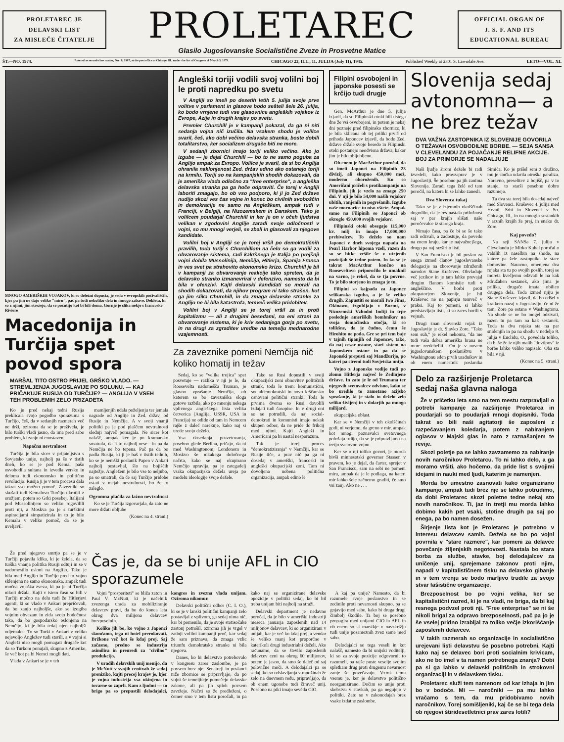PROLETAREC JE
DELAVSKI LIST
ZA MISLEČE ČITATELJE
PROLETAREC
Glasilo Jugoslovanske Socialistične Zveze in Prosvetne Matice
OFFICIAL ORGAN OF
J. S. F. AND ITS
EDUCATIONAL BUREAU
ŠT.—NO. 1974. Entered as second-class matter, Dec. 6, 1907, at the post office at Chicago, Ill., under the Act of Congress of March 3, 1879. CHICAGO 23, ILL., 11. JULIJA (July 11), 1945. Published Weekly at 2301 S. Lawndale Ave. LETO—VOL. XL
MNOGO AMERIŠKIH VOJAKOV, ki so deležni dopusta, je seda v evropskih počivališčih, kjer pa jim ne dajo veliko "miru", pač pa tudi nekoliko dela in mnogo zabave. Dekleta, ki so z njimi, jim strežejo, da se počutijo kot bi bili doma. Gornje je slika nekje s francoske Riviere
Macedonija in Turčija spet povod spora
MARŠAL TITO OSTRO PRIJEL GRŠKO VLADO. — STREMLJENJA JUGOSLAVIJE PO SOLUNU. — KAJ PRIČAKUJE RUSIJA OD TURČIJE? — ANGLIJA V VSEH TEH PROBLEMIH ZELO PRIZADETA
Ko je pred nekaj tedni Rusija preklicala svojo pogodbo sporazuma s Turčijo, češ, da v sedanjih razmerah več ne drži, oziroma da se je preživela, je bilo turški vladi jasno, da ima pred sabo problem, ki zanjo ni enostaven.
Napačna nevtralnost
Turčija je bila sicer v prijateljstvu s Sovjetsko unijo, najbolj pa še v tistih dneh, ko se je pod Kemal pašo osvobodila sultana in izvedla versko in deloma tudi ekonomsko in politično revolucijo. Rusija ji je v tem procesu dala takrat vso možno pomoč. Zavezniki so skušali tudi Kemalovo Turčijo ukrotiti z orožjem, potem so Grki posebej. Italijani pod Mussolinijem so veliko rogovilili proti nji, a Moskva pa je s turškimi aspiracijami simpatizirala in to je bilo Kemalu v veliko pomoč, da se je uveljavil.
mamljenjih udala poželjenju ter jemala nagrade od Anglije in Zed. držav, od Rusije in Nemčije. A v svoji vnanji politiki pa je pod plaščem nevtralnosti slednji največ pomagala. Ne sicer kot nalašč, ampak ker je po kramarsko smatrala, da ji to najbolj nese—in pa da Nemčija ne bo tepena. Pač pa da bo padla Rusija, ki ji je baš v tistih tednih, ko se je nemški poslanik Papen v Ankari najbolj postavljal, šlo na bojiščih najtežje. Angležem je bilo vse to neljubo, pa so smatrali, da če saj Turčijo pridobe ostati v mejah nevtralnosti, bo že to zaleglo.
Ogromna plačila za lažno nevtralnost
Ko se je Turčija izgovarjala, da zato ne more držati obljube
(Konec na 4. strani.)
Angleški toriji vodili svoj volilni boj le proti napredku po svetu
V Angliji so imeli po desetih letih 5. julija svoje prve volitve v parlament in glasove bodo sešteli šele 26. julija, ko bodo vrnjene tudi vse glasovnice angleških vojakov iz Evrope, Azije in drugih krajev po svetu.
Premier Churchill je v kampanji pokazal, da ga ni niti sedanja vojna nič izučila. Na vsakem shodu je volilce svaril, češ, ako dobi večino delavska stranka, boste dobili totalitarstvo, ker socializem drugače biti ne more.
V sedanji zbornici imajo toriji veliko večino. Ako jo izgube — je dejal Churchill — bo to ne samo poguba za Anglijo ampak za Evropo. Volilce je svaril, da si bo Anglija ohranila naklonjenost Zed. držav edino ako ostanejo toriji na krmilu. Toriji so na kampanjskih shodih dokazovali, da je ameriška vlada odločno za "free enterprise", a angleška delavska stranka pa ga hoče odpraviti. Če torej v Angliji laboriti zmagajo, bo ob vso podporo, ki ji jo Zed države nudijo skozi ves čas vojne in konec bo civilnih svoboščin in demokracije ne samo na Angleškem, ampak tudi v Franciji, v Belgiji, na Nizozemskem in Danskem. Tako je volilcem poudarjal Churchill in ker je on v očeh ljudstva velikan v zgodovini Anglije zaradi svoje odločnosti v vojni, so mu mnogi verjeli, se zbali in glasovali za njegove kandidate.
Volilni boj v Angliji se je torej vršil po demokratičnih pravilih, toda toriji s Churchillom na čelu so ga vodili za obvarovanje sistema, radi kakršnega je Italija po prejšnji vojni dobila Mussolinija, Nemčija, Hitlerja, Španija Franca in ves svet pa strahovito ekonomsko krizo. Churchill je bil v kampanji za obvarovanje reakcije tako spreten, da je delavsko stranko izmanevriral v defenzivo, namesto da bi bila v ofenzivi. Kajti delavski kandidati so morali na shodih dokazovati, da njihov program ni tako strašen, kot ga jim slika Churchill, in da zmaga delavske stranke za Anglijo ne bi bila katastrofa, temveč velika pridobitev.
Volilni boj v Angliji se je torej vršil za in proti kapitalizmu — ali z drugimi besedami, na eni strani za obvarovanje sistema, ki je kriv sedanjega gorja po svetu, in na drugi za zgraditev uredbe na temelju mednarodne vzajemnosti.
Za zaveznike pomeni Nemčija nič koliko homatij in težav
Sedaj, ko se "velika trojica" spet posvetuje — razlika v nji je le, da Roosevelta nadomešča Truman, je glavno vprašanje Nemčija, ob katerem se bo zavezniška sloga gotovo razbila, ako po mnenju nekega vplivnega angleškega lista velika četvorica (Anglija, USSR, USA in Francija) ne odide od tam in Nemcem rajše z daleč narekuje, kako naj si urede svojo deželo.
Vsa dosedanja posvetovanja, posebno glede Berlina, pričajo, da ni med Washingtonom, Londonom in Moskvo še nikakega določnega načrta, kako se naj okupirano Nemčijo upravlja, pa je zategadelj vsaka okupacijska dežela ureja po modelu ideologije svoje dežele.
Tako so Rusi dopustili v svoji okupacijski zoni obnovitev političnih strank, toda le trem: komunistični, socialdemokratski in novo krščansko osnovani politični stranki. Toda le prvima dvema so Rusi dovolili izdajati tudi časopise. In v drugi oni so se potrudili, da naj social-demokrati in komunisti imajo nekak skupen odbor, da ne pride do frikcij med njimi. Kajti Angleži in Američani pa bi nastal nesporazum.
Tak je torej proces "demokratiziranja" v Nemčiji, kar se Rusije tiče, a prav nič pa ga ni dosedaj v ameriški, francoski in angleški okupacijski zoni. Tam ni dovoljena nobena politična organizacija, ampak edino le
Filipini osvobojeni in japonske posesti se krčijo tudi drugje
Gen. McArthur je dne 5. julija izjavil, da so Filipinski otoki bili tistega dne že vsi osvobojeni, in potem je nekaj dni pozneje pred filipinsko zbornico, ki je bila sklicana ob tej priliki prvič od prihoda Japoncev izjavil, da bodo Zed. države držale svojo besedo in Filipinski otoki postanejo neodvisna država, kakor jim je bilo obljubljeno.
Ob enem je MacArthur poročal, da so imeli Japonci na Filipinih 23 divizij, ali skupno 450,000 mož, moderno oboroženih. Ko so Američani pričeli s protikampanjo na Filipinih, jih je vzelo za zmago 250 dni. V nji je bilo 54,000 naših vojakov ubitih, ranjenih in pogrešanih. Izgube naše mornarice tu niso vštete. Ampak samo na Filipinih so Japonci ob okroglo 450,000 svojih vojakov.
Filipinski otoki obsegajo 115,000 kv. milj in imajo 17,000,000 prebivalcev. To deželo so nam Japonci v dneh svojega napada na Pearl Harbor hipoma vzeli, razen da so se bitke vršile še v utrjenih pozicijah še tedne potem. In ko se je takrat MacArthur končno na Rooseveltovo priporočilo le umaknil na varno, je rekel, da se tja povrne. To je bilo storjeno in zmaga je tu.
Filipini so kajpada za Japonce velikanska izguba, a je še veliko drugih. Zapustiti so morali Iwo Jima, Okinawo, izgubljajo v Burmi, v Nizozemski Vzhodni Indiji in trpe poslednje ameriških bombnikov na svoja domačinska otočja, ki so tolikšne, da je čudno, čemu še Hirohito ne poda. Gre se pri tem baje v tajnih tipanjih od Japoncev, tako, da naj cesar ostane, stari sistem na Japonskem ostane in pa da se Japonski prepusti saj Mandžurijo, po kateri pa stremi tudi Sovjetska unija.
Vojno z Japonsko vodijo tudi po zlomu Hitlerja največ le Zedinjene države. In zato je le od Trumana ter njegovih svetovalcev odvisno, kako se bo uredilo to zametano azijsko vprašanje, ki je stalo to deželo zelo veliko življenj in v dolarjih pa mnogo milijard.
okupacijska oblast.
Kar se v Nemčiji v teh okolščinah godi, ni verjetno, da greno v mir, ampak kot mnogi poznavalci svetovnega položaja trdijo, da se je pripravljamo na tretjo svetovno vojno.
Ker se o nji toliko govori, je morda bivši minnesotski governer Stassen v pravem, ko je dejal, da čarter, sprejet v San Franciscu, sam na sebi ne pomeni miru, ampak da je le podlaga, na kateri mir lahko šele začnemo graditi, če smo vsi zanj. Ako ne . . .
Slovenija sedaj avtonomna— a ne brez težav
DVA VAŽNA ZASTOPNIKA IZ SLOVENIJE GOVORILA O TEŽAVAH OSVOBODILNE BORBE. — SEJA SANSA V CLEVELANDU ZA POJAČANJE RELIFNE AKCIJE. BOJ ZA PRIMORJE SE NADALJUJE
Naši ljudje širom dežele bi radi izvedeli, kako pravzaprav je v Jugoslaviji. Še posebno pa jih zanima Slovenija. Zaradi tega želé od tam poročil, na katera bi se lahko zanesli.
Dva Slovenca tukaj
Tako se je v izjemnih okolščinah dogodilo, da je res nastala priložnost saj v par krajih slišati naše poročevalce iz starega kraja.
Nimajo časa, pa če bi se še tako radi odzvali, a zadostuje, da povedo na enem kraju, kar je najvažnejšega, drugo pa naj razširijo listi.
V San Francisco je bil poslan za enega izmed članov jugoslovanske delegacije na zborovanje združenih narodov Stane Kraševec. Obvladuje več jezikov in je tam lahko prevajal drugim članom komisije tudi v angleščino. V borbi proti okupatorjem Slovenije, je bil Kraševec ne na papirju temveč v praksi. Kaj to pomeni, si lahko predstavljajo tisti, ki so zares borili v vojnah.
Drugi znan slovenski rojak iz Jugoslavije je dr. Slavko Zore. "Tako sem suh," je rekel nekomu, "da me tudi vaša dobra ameriška hrana ne more zredebeliti." On je v novem jugoslovanskem poslaništvu v Washingtonu eden prvih uradnikov in ob enem namestnik poslanika Simića. Ko je prišel sem z družino, mu je sinčka udarila otroška paraliza. Naravno, preselitev z bojišč, pa v to stanje, to starši posebno dobro razumejo.
Ta dva sta torej bila dosedaj največ med Slovenci. Kraševec 4. julija med Hrvati, Srbi in Slovenci v So. Chicagu, Ill., in na mnogih sestankih v raznih krajih že prej, in enako dr. Zore.
Kaj povedo?
Na seji SANSa 7. julija v Clevelandu je Mirko Kuhel poročal o vabilih iz naselbin na shode, na katere pa žele zastopnike iz stare domovine. Naravno, omenjena dva rojaka sta tu po svojih poslih, torej se moreta kvečjemu odzvati le na kak združaben sestanek, ako jima je prilika, drugače imata obilico drugega dela. Toda izmed njiju je Stane Kraševec izjavil, da bo odšel v kratkem nazaj v Jugoslavijo, če ni že tam. Zore pa ostane v Washingtonu. Na shode se ne bo mogel odzivati, razen tu pa tam na kak sestanek. Toda ta dva rojaka sta na par snidenjih in pa na shodu v nedeljo 8. julija v Euclidu, O., povedala toliko, da bi še že iz njih malih "dovtipov" iz borbe lahko veliko napisalo. Oba sta bila v nji.
(Konec na 5. strani.)
Delo za razširjenje Proletarca sedaj naša glavna naloga
Že v pričetku leta smo na tem mestu razpravljali o potrebi kampanje za razširjenje Proletarca in poudarjali so to poudarjali mnogi dopisniki. Toda takrat so bili naši agitatorji še zaposleni z razpečavanjem koledarja, potem z nabiranjem oglasov v Majski glas in nato z raznašanjem te revije.
Skozi poletje pa se lahko zavzamemo za nabiranje novih naročnikov Proletarcu. To ni lahko delo, a ga moramo vršiti, ako hočemo, da pride list s svojimi idejami in nauki med ljudi, katerim je namenjen.
Morda bo umestno zasnovati kako organizirano kampanjo, ampak tudi brez nje se lahko potrudimo, da dobi Proletarec skozi poletne tedne nekaj sto novih naročnikov. Ti, jaz in tretji mu morda lahko dobimo kakih pet vsaki, stotine drugih pa saj po enega, pa bo namen dosežen.
Širjenje lista kot je Proletarec je potrebno v interesu delavcev samih. Dežela se bo po vojni povrnila v "stare razmere", kar pomeni za delavce povečanje žiljenjskih negotovosti. Nastala bo stara borba za službe, stavke, boj delodajalcev za uničenje unij, sprejemane zakonov proti njim, napadi v kapitalističnem tisku na delavsko gibanje in v tem vrenju se bodo marljivo trudile za svojo stvar fašistične organizacije.
Brezposelnost bo po vojni velika, ker se kapitalistični razred, ki je na vladi, ne briga, da bi kaj resnega podvzel proti nji. "Free enterprise" se ni še nikoli brigal za odpravo brezposelnosti, pač pa jo je še vselej pridno izrabljal za toliko večje izkoriščanje zaposlenih delavcev.
V takih razmerah so organizacije in socialistično urejevani listi delavstvu še posebno potrebni. Kajti kako naj se delavec bori proti socialnim krivicam, ako ne bo imel v ta namen potrebnega znanja? Dobi pa si ga lahko v delavski političnih in strokovni organizaciji in v delavskem tisku.
Proletarec služi tem namenom od kar izhaja in jim bo v bodoče. Mi — naročniki — pa mu lahko vračamo s tem, da mu pridobivamo novih naročnikov. Torej somišljeniki, kaj če se bi tega dela ob njegovi štiridesetletnici prav zares lotili?
Že pred njegovo smrtjo pa se je v Turčiji pojavila klika, ki je želela, da se turška vnanja politika Rusiji odtuji in se v nadomestilo osloni na Anglijo. Tako je bila med Anglijo in Turčijo pred to vojno sklenjena ne samo ekonomska, ampak tudi močna vojaška zveza, ki pa je ni Turčija nikoli držala. Kajti v istem času so bili v Turčiji močno na delu tudi že Hitlerjevi agenti, ki so vlado v Ankari prepričevali, da bo zanjo najboljše, ako se izogiba vojnim obvezam in zida svojo bodočnost tako, da bo gospodarsko oslonjena na Nemčijo, ki je bila tedaj njen najboljši odjemalec. To so Turki v Ankari v veliko nejevoljo Angležev tudi storili, a v vojni si Angleži niso mogli pomagati drugače kot da so Turkom ponujali, skupno z Ameriko, še več kot pa bi Nemci mogli dati.
Vlada v Ankari se je v teh
Čas je, da se bi unije AFL in CIO sporazumele
Vojni "prosperiteti" se bliža zaton in Paul V. McNutt, ki je načelnik zvezenga urada za mobiliziranje delavcev pravi, da bo do konca leta okrog dva milijona delavcev brezposelnih.
Koliko jih bo, ko vojno z Japonci skončamo, tega ni hotel prerokovati. Bržkone več kot še kdaj prej. Saj začasno, predno se industrija asimilira in preuredi za "civilno" produkcijo.
V uradih delavskih unij menijo, da je McNutt v svojih cenitvah že sedaj preniziko, kajti precej krajev je, kjer je vojna industrija vsa ukinjena in tovarne so zaprli. Kam z ljudmi — to brigo pa so prepustili delodajalci, kongres in zvezna vlada unijam. Oziroma nikomur.
Delavski politični odbor (C. I. O.), ki se je v lanski politični kampanji zelo postavljal z vplivom, ga sedaj nima nič, kar bi pomenilo, da je svoje stotisočake zastonj potrošil, oziroma jih je vrgel v zadnji volilni kampanji proč, kar sedaj že sam priznava, da zmaga vzlic triumfu demokratske stranke ni bila njegova.
Danes, ko bi delavstvo potrebovalo v kongresu zares zaslombe, je pa povsem brez nje. Senatorji in poslanci niže zbornice se pripravljajo, da po vojni še temeljiteje pomečejo delavske zakone, ali pa jih sploh povsem zavržejo. Načrti so že predloženi, o čemer smo v tem listu poročali, in pa kako naj se organizirane delavske opozicije v politiki sedaj, ko bi bil treba unijam biti najbolj na straži.
Delavski department je nedavno poročal, da je bilo v ameriški industriji meseca januarja zaposlenih nad 14 milijonov delavcev, ki so organizirani v unijah, kar je več ko kdaj prej, a vendar še veliko manj kot proporčno v katerikoli drugi industrialni deželi. Ako računamo, da se število zaposlenih delavcev ceni na okrog 60 milijonov, potem je jasno, da smo še daleč od saj polovične moči. A delodajalci pa se sedaj, ko so odslavljanja v množinah že zelo na dnevnem redu, pripravljajo, da ob enem ugonobe tudi čimveč unij. Posebno na piki imajo sevéda CIO.
A kaj pa unije? Namesto, da bi razumele svoje poslanstvo in se zedinile proti nevarnosti skupno, pa se gnjavijo med sabo, kako bi druga drugi čimbolj škodile. Ta boj se posebno propagira med unijami CIO in AFL in ob enem so si marsikje v navzkrižju tudi unije posameznih zvez same med sabo.
Delodajalci so tega veseli in kot nalašč, namesto da bi unijski voditelji, ki so za svoje pozicije odgovorni, to razumeli, pa rajše puste veselje svojim spletkam drug proti drugemu nevarnost zanje še povečavajo. Vzrok temu vsemu je, ker je delavstvo politično neorganizirano. Dočim so unije proti skebstvu v stavkah, pa ga negujejo v politiki. Zato so v zakonodajah brez vsake izdatne zaslombe.